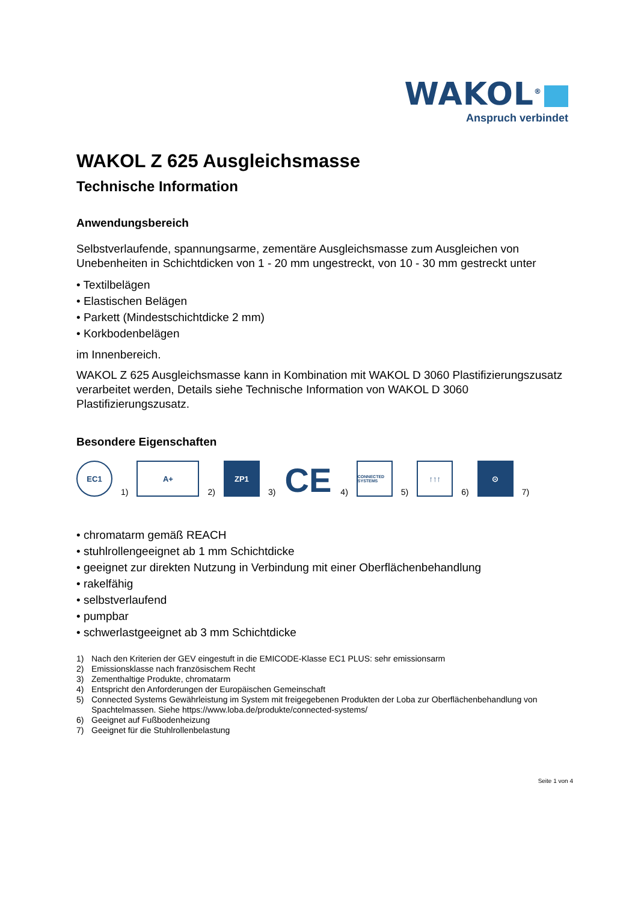WAKOL<sup>®</sup>
Anspruch verbindet
WAKOL Z 625 Ausgleichsmasse
Technische Information
Anwendungsbereich
Selbstverlaufende, spannungsarme, zementäre Ausgleichsmasse zum Ausgleichen von Unebenheiten in Schichtdicken von 1 - 20 mm ungestreckt, von 10 - 30 mm gestreckt unter
• Textilbelägen
• Elastischen Belägen
• Parkett (Mindestschichtdicke 2 mm)
• Korkbodenbelägen
im Innenbereich.
WAKOL Z 625 Ausgleichsmasse kann in Kombination mit WAKOL D 3060 Plastifizierungszusatz verarbeitet werden, Details siehe Technische Information von WAKOL D 3060 Plastifizierungszusatz.
Besondere Eigenschaften
EC1
1)
A+
2)
ZP1
3)
CE
4)
CONNECTED SYSTEMS
5)
↑↑↑
6)
⊙
7)
• chromatarm gemäß REACH
• stuhlrollengeeignet ab 1 mm Schichtdicke
• geeignet zur direkten Nutzung in Verbindung mit einer Oberflächenbehandlung
• rakelfähig
• selbstverlaufend
• pumpbar
• schwerlastgeeignet ab 3 mm Schichtdicke
1) Nach den Kriterien der GEV eingestuft in die EMICODE-Klasse EC1 PLUS: sehr emissionsarm
2) Emissionsklasse nach französischem Recht
3) Zementhaltige Produkte, chromatarm
4) Entspricht den Anforderungen der Europäischen Gemeinschaft
5) Connected Systems Gewährleistung im System mit freigegebenen Produkten der Loba zur Oberflächenbehandlung von Spachtelmassen. Siehe https://www.loba.de/produkte/connected-systems/
6) Geeignet auf Fußbodenheizung
7) Geeignet für die Stuhlrollenbelastung
Seite 1 von 4